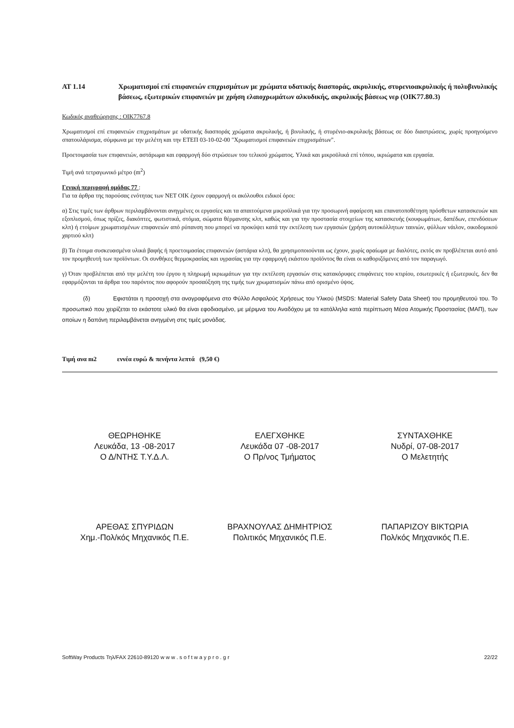ΑΤ 1.14 Χρωματισμοί επί επιφανειών επιχρισμάτων με χρώματα υδατικής διασποράς, ακρυλικής, στυρενιοακρυλικής ή πολυβινυλικής βάσεως, εξωτερικών επιφανειών με χρήση ελαιοχρωμάτων αλκυδικής, ακρυλικής βάσεως νερ (ΟΙΚ77.80.3)
Κωδικός αναθεώρησης : ΟΙΚ7767.8
Χρωματισμοί επί επιφανειών επιχρισμάτων με υδατικής διασποράς χρώματα ακρυλικής, ή βινυλικής, ή στυρένιο-ακρυλικής βάσεως σε δύο διαστρώσεις, χωρίς προηγούμενο σπατουλάρισμα, σύμφωνα με την μελέτη και την ΕΤΕΠ 03-10-02-00 "Χρωματισμοί επιφανειών επιχρισμάτων".
Προετοιμασία των επιφανειών, αστάρωμα και εφαρμογή δύο στρώσεων του τελικού χρώματος. Υλικά και μικροϋλικά επί τόπου, ικριώματα και εργασία.
Τιμή ανά τετραγωνικό μέτρο (m<sup>2</sup>)
Γενική περιγραφή ομάδας 77 :
Για τα άρθρα της παρούσας ενότητας των ΝΕΤ ΟΙΚ έχουν εφαρμογή οι ακόλουθοι ειδικοί όροι:
α) Στις τιμές των άρθρων περιλαμβάνονται ανηγμένες οι εργασίες και τα απαιτούμενα μικροϋλικά για την προσωρινή αφαίρεση και επανατοποθέτηση πρόσθετων κατασκευών και εξοπλισμού, όπως πρίζες, διακόπτες, φωτιστικά, στόμια, σώματα θέρμανσης κλπ, καθώς και για την προστασία στοιχείων της κατασκευής (κουφωμάτων, δαπέδων, επενδύσεων κλπ) ή ετοίμων χρωματισμένων επιφανειών από ρύπανση που μπορεί να προκύψει κατά την εκτέλεση των εργασιών (χρήση αυτοκόλλητων ταινιών, φύλλων νάιλον, οικοδομικού χαρτιού κλπ)
β) Τα έτοιμα συσκευασμένα υλικά βαφής ή προετοιμασίας επιφανειών (αστάρια κλπ), θα χρησιμοποιούνται ως έχουν, χωρίς αραίωμα με διαλύτες, εκτός αν προβλέπεται αυτό από τον προμηθευτή των προϊόντων. Οι συνθήκες θερμοκρασίας και υγρασίας για την εφαρμογή εκάστου προϊόντος θα είναι οι καθοριζόμενες από τον παραγωγό.
γ) Όταν προβλέπεται από την μελέτη του έργου η πληρωμή ικριωμάτων για την εκτέλεση εργασιών στις κατακόρυφες επιφάνειες του κτιρίου, εσωτερικές ή εξωτερικές, δεν θα εφαρμόζονται τα άρθρα του παρόντος που αφορούν προσαύξηση της τιμής των χρωματισμών πάνω από ορισμένο ύψος.
(δ) Εφιστάται η προσοχή στα αναγραφόμενα στο Φύλλο Ασφαλούς Χρήσεως του Υλικού (MSDS: Material Safety Data Sheet) του προμηθευτού του. Το προσωπικό που χειρίζεται το εκάστοτε υλικό θα είναι εφοδιασμένο, με μέριμνα του Αναδόχου με τα κατάλληλα κατά περίπτωση Μέσα Ατομικής Προστασίας (ΜΑΠ), των οποίων η δαπάνη περιλαμβάνεται ανηγμένη στις τιμές μονάδας.
Τιμή ανα m2 εννέα ευρώ & πενήντα λεπτά (9,50 €)
ΘΕΩΡΗΘΗΚΕ
Λευκάδα, 13 -08-2017
Ο Δ/ΝΤΗΣ Τ.Υ.Δ.Λ.
ΕΛΕΓΧΘΗΚΕ
Λευκάδα 07 -08-2017
Ο Πρ/νος Τμήματος
ΣΥΝΤΑΧΘΗΚΕ
Νυδρί, 07-08-2017
Ο Μελετητής
ΑΡΕΘΑΣ ΣΠΥΡΙΔΩΝ
Χημ.-Πολ/κός Μηχανικός Π.Ε.
ΒΡΑΧΝΟΥΛΑΣ ΔΗΜΗΤΡΙΟΣ
Πολιτικός Μηχανικός Π.Ε.
ΠΑΠΑΡΙΖΟΥ ΒΙΚΤΩΡΙΑ
Πολ/κός Μηχανικός Π.Ε.
SoftWay Products Τηλ/FAX 22610-89120 w w w . s o f t w a y p r o . g r 22/22